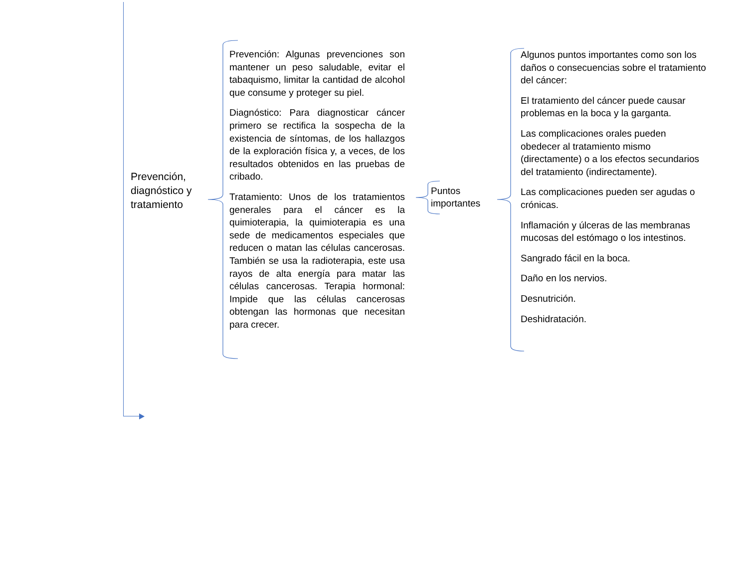Prevención, diagnóstico y tratamiento
Prevención: Algunas prevenciones son mantener un peso saludable, evitar el tabaquismo, limitar la cantidad de alcohol que consume y proteger su piel.
Diagnóstico: Para diagnosticar cáncer primero se rectifica la sospecha de la existencia de síntomas, de los hallazgos de la exploración física y, a veces, de los resultados obtenidos en las pruebas de cribado.
Tratamiento: Unos de los tratamientos generales para el cáncer es la quimioterapia, la quimioterapia es una sede de medicamentos especiales que reducen o matan las células cancerosas. También se usa la radioterapia, este usa rayos de alta energía para matar las células cancerosas. Terapia hormonal: Impide que las células cancerosas obtengan las hormonas que necesitan para crecer.
Puntos importantes
Algunos puntos importantes como son los daños o consecuencias sobre el tratamiento del cáncer:
El tratamiento del cáncer puede causar problemas en la boca y la garganta.
Las complicaciones orales pueden obedecer al tratamiento mismo (directamente) o a los efectos secundarios del tratamiento (indirectamente).
Las complicaciones pueden ser agudas o crónicas.
Inflamación y úlceras de las membranas mucosas del estómago o los intestinos.
Sangrado fácil en la boca.
Daño en los nervios.
Desnutrición.
Deshidratación.